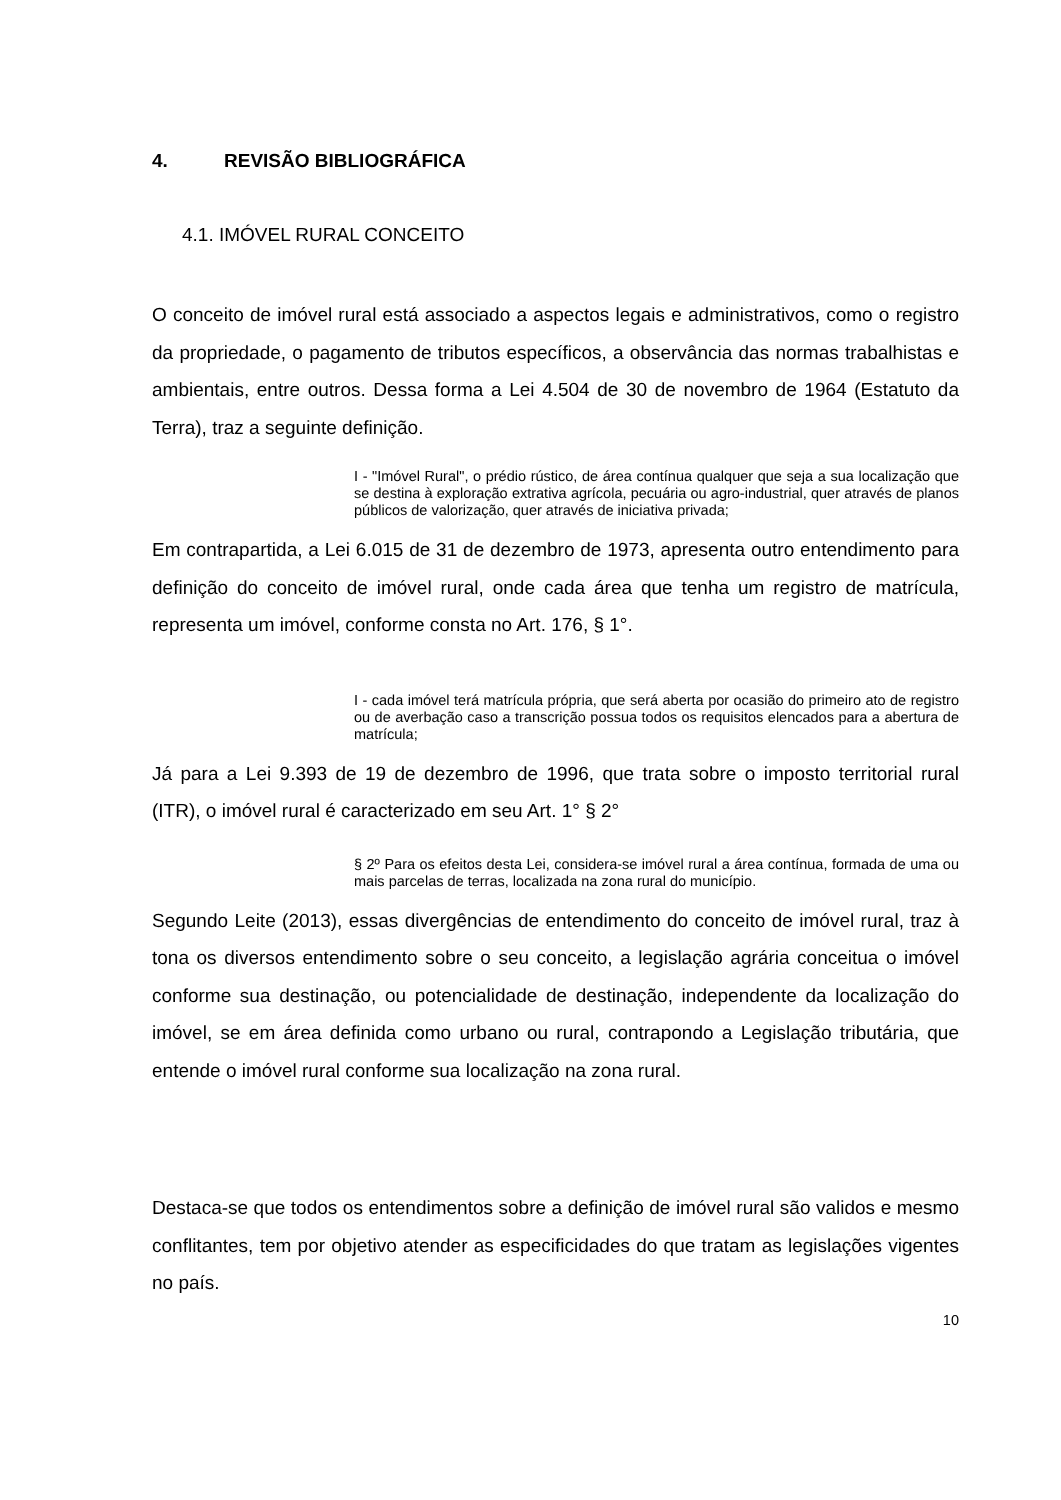4. REVISÃO BIBLIOGRÁFICA
4.1. IMÓVEL RURAL CONCEITO
O conceito de imóvel rural está associado a aspectos legais e administrativos, como o registro da propriedade, o pagamento de tributos específicos, a observância das normas trabalhistas e ambientais, entre outros. Dessa forma a Lei 4.504 de 30 de novembro de 1964 (Estatuto da Terra), traz a seguinte definição.
I - "Imóvel Rural", o prédio rústico, de área contínua qualquer que seja a sua localização que se destina à exploração extrativa agrícola, pecuária ou agro-industrial, quer através de planos públicos de valorização, quer através de iniciativa privada;
Em contrapartida, a Lei 6.015 de 31 de dezembro de 1973, apresenta outro entendimento para definição do conceito de imóvel rural, onde cada área que tenha um registro de matrícula, representa um imóvel, conforme consta no Art. 176, § 1°.
I - cada imóvel terá matrícula própria, que será aberta por ocasião do primeiro ato de registro ou de averbação caso a transcrição possua todos os requisitos elencados para a abertura de matrícula;
Já para a Lei 9.393 de 19 de dezembro de 1996, que trata sobre o imposto territorial rural (ITR), o imóvel rural é caracterizado em seu Art. 1° § 2°
§ 2º Para os efeitos desta Lei, considera-se imóvel rural a área contínua, formada de uma ou mais parcelas de terras, localizada na zona rural do município.
Segundo Leite (2013), essas divergências de entendimento do conceito de imóvel rural, traz à tona os diversos entendimento sobre o seu conceito, a legislação agrária conceitua o imóvel conforme sua destinação, ou potencialidade de destinação, independente da localização do imóvel, se em área definida como urbano ou rural, contrapondo a Legislação tributária, que entende o imóvel rural conforme sua localização na zona rural.
Destaca-se que todos os entendimentos sobre a definição de imóvel rural são validos e mesmo conflitantes, tem por objetivo atender as especificidades do que tratam as legislações vigentes no país.
10